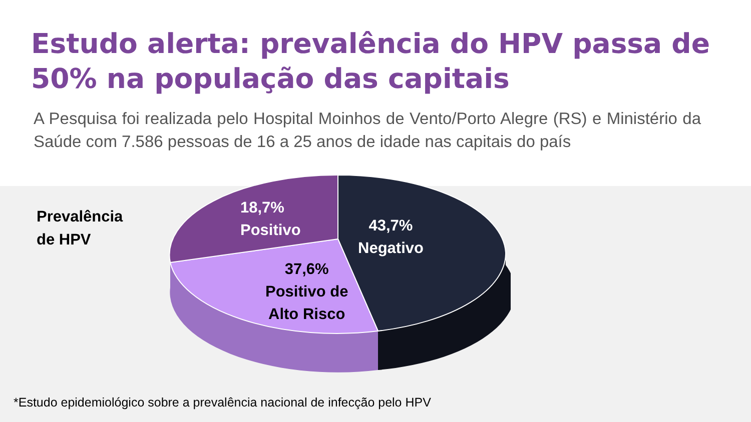Estudo alerta: prevalência do HPV passa de 50% na população das capitais
A Pesquisa foi realizada pelo Hospital Moinhos de Vento/Porto Alegre (RS) e Ministério da Saúde com 7.586 pessoas de 16 a 25 anos de idade nas capitais do país
Prevalência
de HPV
18,7%
Positivo
43,7%
Negativo
37,6%
Positivo de
Alto Risco
*Estudo epidemiológico sobre a prevalência nacional de infecção pelo HPV